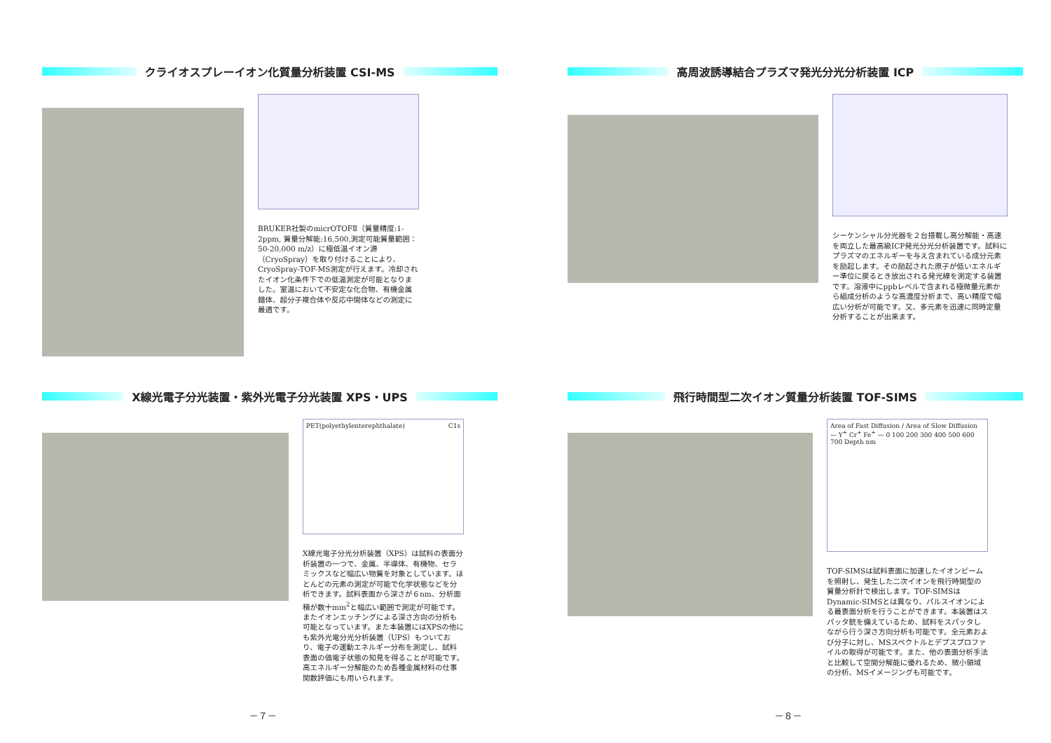クライオスプレーイオン化質量分析装置 CSI-MS
BRUKER社製のmicrOTOFⅡ（質量精度:1-2ppm, 質量分解能:16,500,測定可能質量範囲：50-20,000 m/z）に極低温イオン源（CryoSpray）を取り付けることにより、CryoSpray-TOF-MS測定が行えます。冷却されたイオン化条件下での低温測定が可能となりました。室温において不安定な化合物、有機金属錯体、超分子複合体や反応中間体などの測定に最適です。
X線光電子分光装置・紫外光電子分光装置 XPS・UPS
PET(polyethylenterephthalate) C1s
X線光電子分光分析装置（XPS）は試料の表面分析装置の一つで、金属、半導体、有機物、セラミックスなど幅広い物質を対象としています。ほとんどの元素の測定が可能で化学状態などを分析できます。試料表面から深さが６nm、分析面積が数十mm<sup>2</sup>と幅広い範囲で測定が可能です。またイオンエッチングによる深さ方向の分析も可能となっています。また本装置にはXPSの他にも紫外光電分光分析装置（UPS）もついており、電子の運動エネルギー分布を測定し、試料表面の価電子状態の知見を得ることが可能です。高エネルギー分解能のため各種金属材料の仕事関数評価にも用いられます。
－７－
高周波誘導結合プラズマ発光分光分析装置 ICP
シーケンシャル分光器を２台搭載し高分解能・高速を両立した最高級ICP発光分光分析装置です。試料にプラズマのエネルギーを与え含まれている成分元素を励起します。その励起された原子が低いエネルギー準位に戻るとき放出される発光線を測定する装置です。溶液中にppbレベルで含まれる極微量元素から組成分析のような高濃度分析まで、高い精度で幅広い分析が可能です。又、多元素を迅速に同時定量分析することが出来ます。
飛行時間型二次イオン質量分析装置 TOF-SIMS
Area of Fast Diffusion / Area of Slow Diffusion — Y<sup>+</sup> Cr<sup>+</sup> Fe<sup>+</sup> — 0 100 200 300 400 500 600 700 Depth nm
TOF-SIMSは試料表面に加速したイオンビームを照射し、発生した二次イオンを飛行時間型の質量分析計で検出します。TOF-SIMSはDynamic-SIMSとは異なり、パルスイオンによる最表面分析を行うことができます。本装置はスパッタ銃を備えているため、試料をスパッタしながら行う深さ方向分析も可能です。全元素および分子に対し、MSスペクトルとデプスプロファイルの取得が可能です。また、他の表面分析手法と比較して空間分解能に優れるため、微小領域の分析、MSイメージングも可能です。
－８－